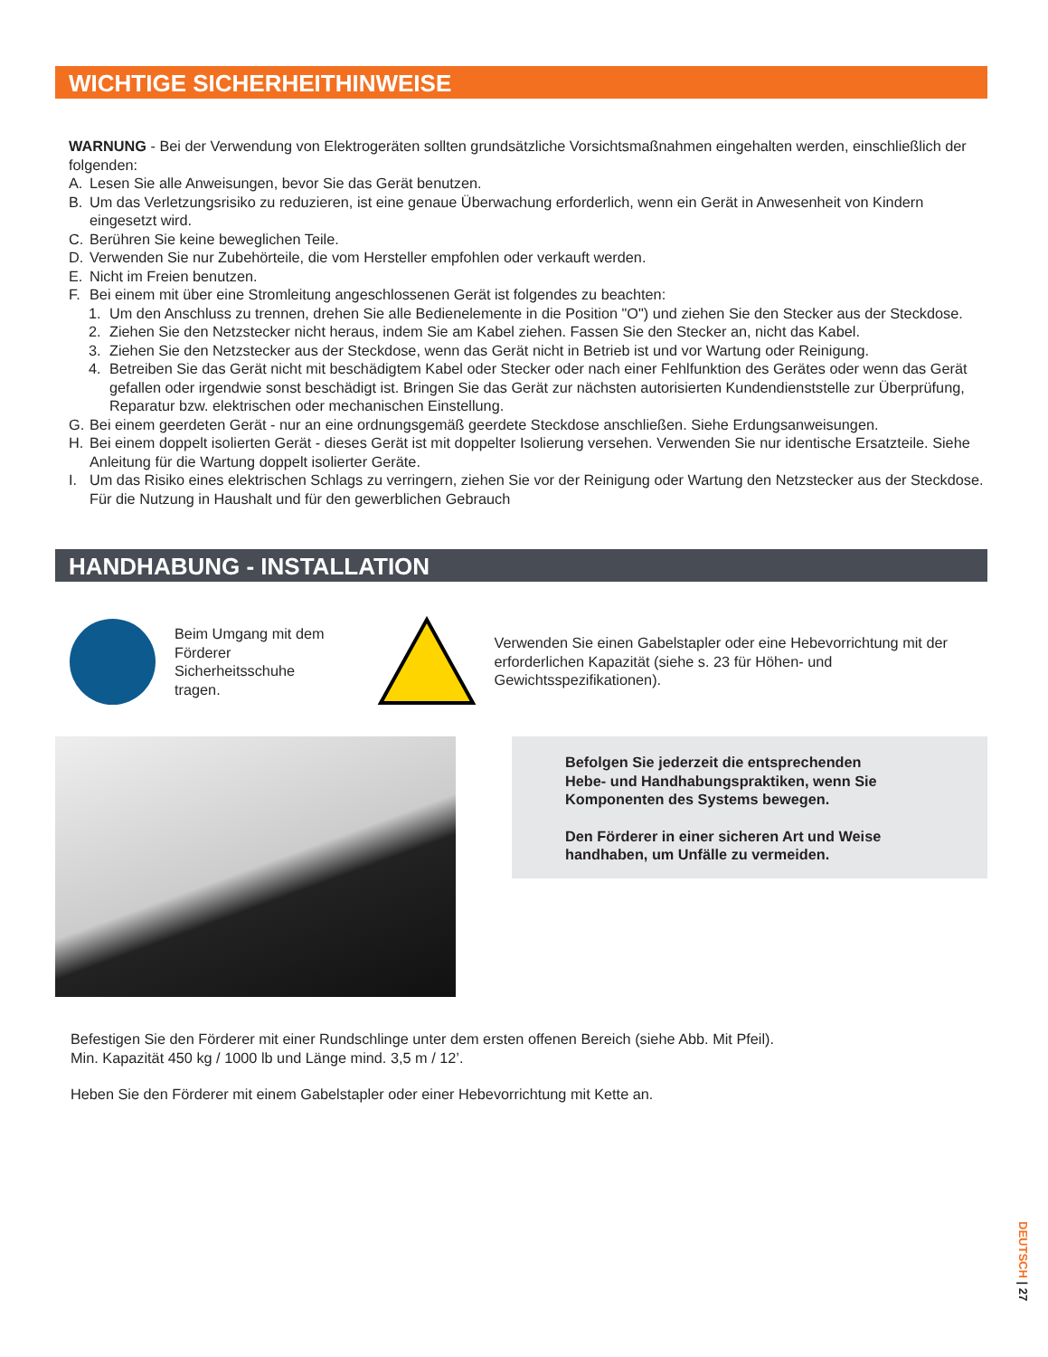WICHTIGE SICHERHEITHINWEISE
WARNUNG - Bei der Verwendung von Elektrogeräten sollten grundsätzliche Vorsichtsmaßnahmen eingehalten werden, einschließlich der folgenden:
A. Lesen Sie alle Anweisungen, bevor Sie das Gerät benutzen.
B. Um das Verletzungsrisiko zu reduzieren, ist eine genaue Überwachung erforderlich, wenn ein Gerät in Anwesenheit von Kindern eingesetzt wird.
C. Berühren Sie keine beweglichen Teile.
D. Verwenden Sie nur Zubehörteile, die vom Hersteller empfohlen oder verkauft werden.
E. Nicht im Freien benutzen.
F. Bei einem mit über eine Stromleitung angeschlossenen Gerät ist folgendes zu beachten:
1. Um den Anschluss zu trennen, drehen Sie alle Bedienelemente in die Position "O") und ziehen Sie den Stecker aus der Steckdose.
2. Ziehen Sie den Netzstecker nicht heraus, indem Sie am Kabel ziehen. Fassen Sie den Stecker an, nicht das Kabel.
3. Ziehen Sie den Netzstecker aus der Steckdose, wenn das Gerät nicht in Betrieb ist und vor Wartung oder Reinigung.
4. Betreiben Sie das Gerät nicht mit beschädigtem Kabel oder Stecker oder nach einer Fehlfunktion des Gerätes oder wenn das Gerät gefallen oder irgendwie sonst beschädigt ist. Bringen Sie das Gerät zur nächsten autorisierten Kundendienststelle zur Überprüfung, Reparatur bzw. elektrischen oder mechanischen Einstellung.
G. Bei einem geerdeten Gerät - nur an eine ordnungsgemäß geerdete Steckdose anschließen. Siehe Erdungsanweisungen.
H. Bei einem doppelt isolierten Gerät - dieses Gerät ist mit doppelter Isolierung versehen. Verwenden Sie nur identische Ersatzteile. Siehe Anleitung für die Wartung doppelt isolierter Geräte.
I. Um das Risiko eines elektrischen Schlags zu verringern, ziehen Sie vor der Reinigung oder Wartung den Netzstecker aus der Steckdose. Für die Nutzung in Haushalt und für den gewerblichen Gebrauch
HANDHABUNG - INSTALLATION
Beim Umgang mit dem Förderer Sicherheitsschuhe tragen.
Verwenden Sie einen Gabelstapler oder eine Hebevorrichtung mit der erforderlichen Kapazität (siehe s. 23 für Höhen- und Gewichtsspezifikationen).
Befolgen Sie jederzeit die entsprechenden
Hebe- und Handhabungspraktiken, wenn Sie
Komponenten des Systems bewegen.
Den Förderer in einer sicheren Art und Weise
handhaben, um Unfälle zu vermeiden.
Befestigen Sie den Förderer mit einer Rundschlinge unter dem ersten offenen Bereich (siehe Abb. Mit Pfeil).
Min. Kapazität 450 kg / 1000 lb und Länge mind. 3,5 m / 12’.
Heben Sie den Förderer mit einem Gabelstapler oder einer Hebevorrichtung mit Kette an.
DEUTSCH | 27